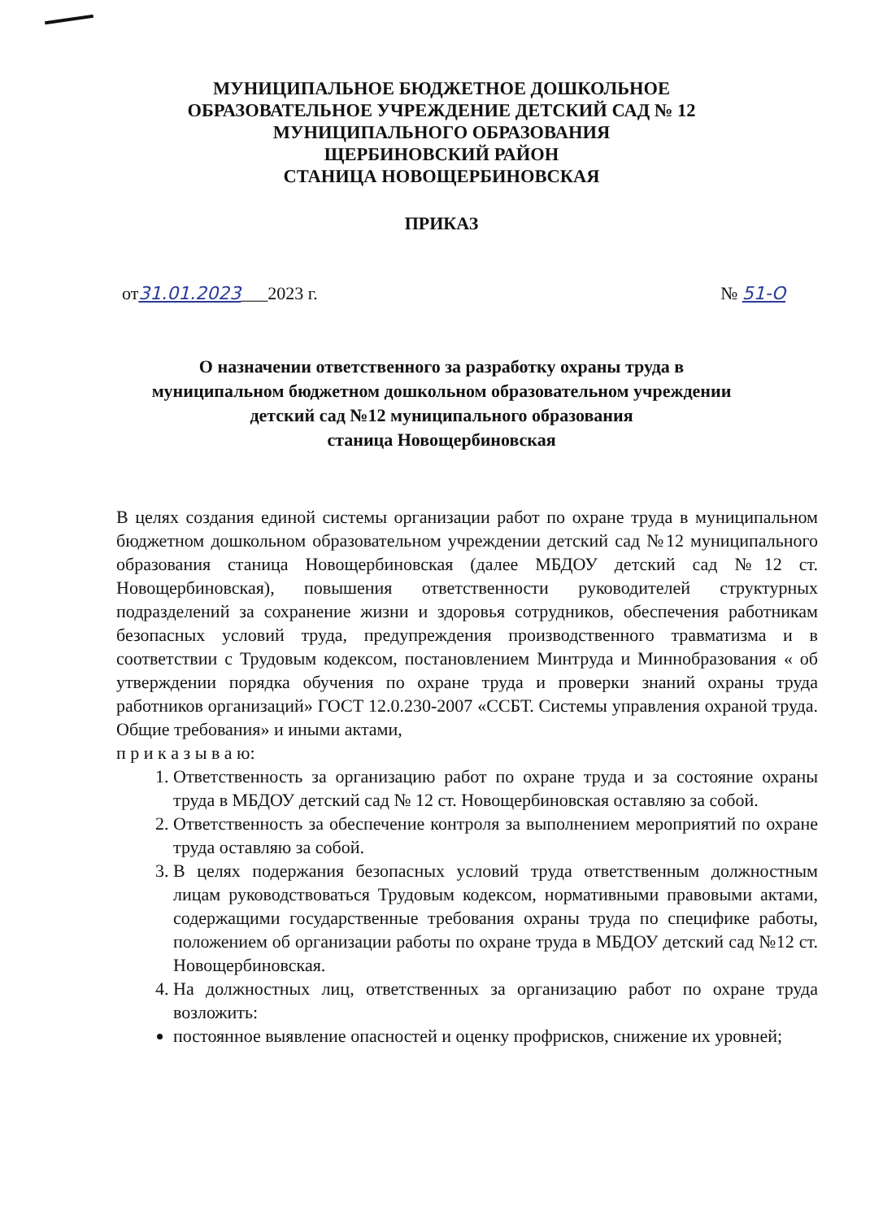МУНИЦИПАЛЬНОЕ БЮДЖЕТНОЕ ДОШКОЛЬНОЕ
ОБРАЗОВАТЕЛЬНОЕ УЧРЕЖДЕНИЕ ДЕТСКИЙ САД № 12
МУНИЦИПАЛЬНОГО ОБРАЗОВАНИЯ
ЩЕРБИНОВСКИЙ РАЙОН
СТАНИЦА НОВОЩЕРБИНОВСКАЯ
ПРИКАЗ
от31.01.2023___2023 г. № 51-О
О назначении ответственного за разработку охраны труда в
муниципальном бюджетном дошкольном образовательном учреждении
детский сад №12 муниципального образования
станица Новощербиновская
В целях создания единой системы организации работ по охране труда в муниципальном бюджетном дошкольном образовательном учреждении детский сад №12 муниципального образования станица Новощербиновская (далее МБДОУ детский сад №12 ст. Новощербиновская), повышения ответственности руководителей структурных подразделений за сохранение жизни и здоровья сотрудников, обеспечения работникам безопасных условий труда, предупреждения производственного травматизма и в соответствии с Трудовым кодексом, постановлением Минтруда и Миннобразования « об утверждении порядка обучения по охране труда и проверки знаний охраны труда работников организаций» ГОСТ 12.0.230-2007 «ССБТ. Системы управления охраной труда. Общие требования» и иными актами,
п р и к а з ы в а ю:
1. Ответственность за организацию работ по охране труда и за состояние охраны труда в МБДОУ детский сад № 12 ст. Новощербиновская оставляю за собой.
2. Ответственность за обеспечение контроля за выполнением мероприятий по охране труда оставляю за собой.
3. В целях подержания безопасных условий труда ответственным должностным лицам руководствоваться Трудовым кодексом, нормативными правовыми актами, содержащими государственные требования охраны труда по специфике работы, положением об организации работы по охране труда в МБДОУ детский сад №12 ст. Новощербиновская.
4. На должностных лиц, ответственных за организацию работ по охране труда возложить:
постоянное выявление опасностей и оценку профрисков, снижение их уровней;